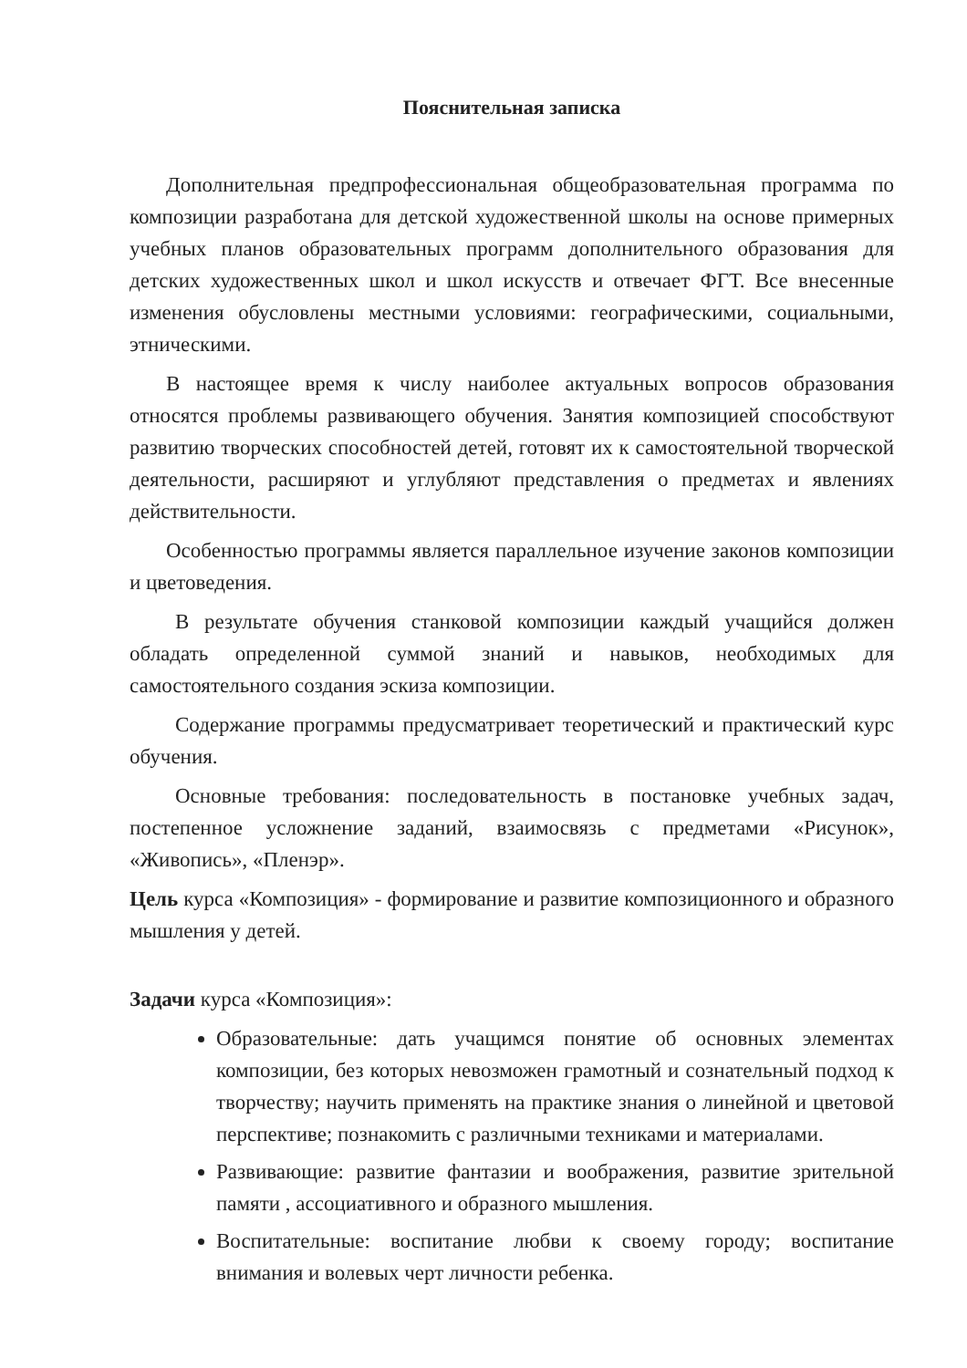Пояснительная записка
Дополнительная предпрофессиональная общеобразовательная программа по композиции разработана для детской художественной школы на основе примерных учебных планов образовательных программ дополнительного образования для детских художественных школ и школ искусств и отвечает ФГТ. Все внесенные изменения обусловлены местными условиями: географическими, социальными, этническими.
В настоящее время к числу наиболее актуальных вопросов образования относятся проблемы развивающего обучения. Занятия композицией способствуют развитию творческих способностей детей, готовят их к самостоятельной творческой деятельности, расширяют и углубляют представления о предметах и явлениях действительности.
Особенностью программы является параллельное изучение законов композиции и цветоведения.
В результате обучения станковой композиции каждый учащийся должен обладать определенной суммой знаний и навыков, необходимых для самостоятельного создания эскиза композиции.
Содержание программы предусматривает теоретический и практический курс обучения.
Основные требования: последовательность в постановке учебных задач, постепенное усложнение заданий, взаимосвязь с предметами «Рисунок», «Живопись», «Пленэр».
Цель курса «Композиция» - формирование и развитие композиционного и образного мышления у детей.
Задачи курса «Композиция»:
Образовательные: дать учащимся понятие об основных элементах композиции, без которых невозможен грамотный и сознательный подход к творчеству; научить применять на практике знания о линейной и цветовой перспективе; познакомить с различными техниками и материалами.
Развивающие: развитие фантазии и воображения, развитие зрительной памяти , ассоциативного и образного мышления.
Воспитательные: воспитание любви к своему городу; воспитание внимания и волевых черт личности ребенка.